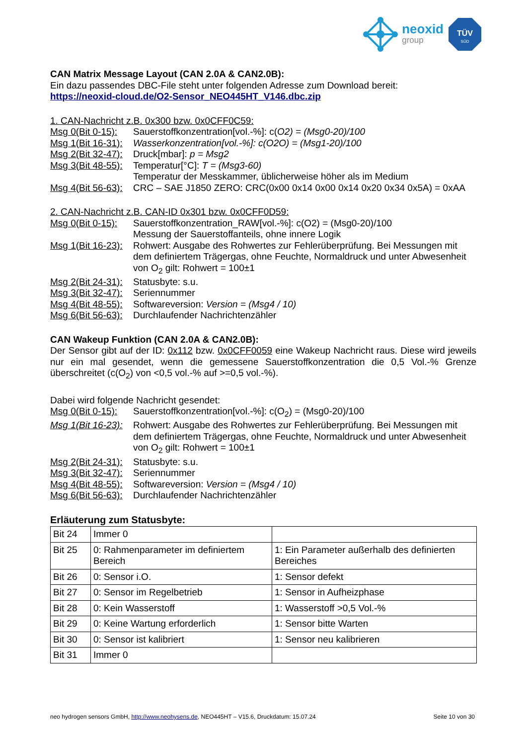neoxid
group
TÜV
SÜD
CAN Matrix Message Layout (CAN 2.0A & CAN2.0B):
Ein dazu passendes DBC-File steht unter folgenden Adresse zum Download bereit:
https://neoxid-cloud.de/O2-Sensor_NEO445HT_V146.dbc.zip
1. CAN-Nachricht z.B. 0x300 bzw. 0x0CFF0C59:
Msg 0(Bit 0-15): Sauerstoffkonzentration[vol.-%]: c(O2) = (Msg0-20)/100
Msg 1(Bit 16-31): Wasserkonzentration[vol.-%]: c(O2O) = (Msg1-20)/100
Msg 2(Bit 32-47): Druck[mbar]: p = Msg2
Msg 3(Bit 48-55): Temperatur[°C]: T = (Msg3-60)
Temperatur der Messkammer, üblicherweise höher als im Medium
Msg 4(Bit 56-63): CRC – SAE J1850 ZERO: CRC(0x00 0x14 0x00 0x14 0x20 0x34 0x5A) = 0xAA
2. CAN-Nachricht z.B. CAN-ID 0x301 bzw. 0x0CFF0D59:
Msg 0(Bit 0-15): Sauerstoffkonzentration_RAW[vol.-%]: c(O2) = (Msg0-20)/100
Messung der Sauerstoffanteils, ohne innere Logik
Msg 1(Bit 16-23): Rohwert: Ausgabe des Rohwertes zur Fehlerüberprüfung. Bei Messungen mit dem definiertem Trägergas, ohne Feuchte, Normaldruck und unter Abwesenheit von O<sub>2</sub> gilt: Rohwert = 100±1
Msg 2(Bit 24-31): Statusbyte: s.u.
Msg 3(Bit 32-47): Seriennummer
Msg 4(Bit 48-55): Softwareversion: Version = (Msg4 / 10)
Msg 6(Bit 56-63): Durchlaufender Nachrichtenzähler
CAN Wakeup Funktion (CAN 2.0A & CAN2.0B):
Der Sensor gibt auf der ID: 0x112 bzw. 0x0CFF0059 eine Wakeup Nachricht raus. Diese wird jeweils nur ein mal gesendet, wenn die gemessene Sauerstoffkonzentration die 0,5 Vol.-% Grenze überschreitet (c(O<sub>2</sub>) von <0,5 vol.-% auf >=0,5 vol.-%).
Dabei wird folgende Nachricht gesendet:
Msg 0(Bit 0-15): Sauerstoffkonzentration[vol.-%]: c(O<sub>2</sub>) = (Msg0-20)/100
Msg 1(Bit 16-23): Rohwert: Ausgabe des Rohwertes zur Fehlerüberprüfung. Bei Messungen mit dem definiertem Trägergas, ohne Feuchte, Normaldruck und unter Abwesenheit von O<sub>2</sub> gilt: Rohwert = 100±1
Msg 2(Bit 24-31): Statusbyte: s.u.
Msg 3(Bit 32-47): Seriennummer
Msg 4(Bit 48-55): Softwareversion: Version = (Msg4 / 10)
Msg 6(Bit 56-63): Durchlaufender Nachrichtenzähler
Erläuterung zum Statusbyte:
| Bit 24 | Immer 0 | |
| Bit 25 | 0: Rahmenparameter im definiertem Bereich | 1: Ein Parameter außerhalb des definierten Bereiches |
| Bit 26 | 0: Sensor i.O. | 1: Sensor defekt |
| Bit 27 | 0: Sensor im Regelbetrieb | 1: Sensor in Aufheizphase |
| Bit 28 | 0: Kein Wasserstoff | 1: Wasserstoff >0,5 Vol.-% |
| Bit 29 | 0: Keine Wartung erforderlich | 1: Sensor bitte Warten |
| Bit 30 | 0: Sensor ist kalibriert | 1: Sensor neu kalibrieren |
| Bit 31 | Immer 0 | |
neo hydrogen sensors GmbH, http://www.neohysens.de, NEO445HT – V15.6, Druckdatum: 15.07.24 Seite 10 von 30